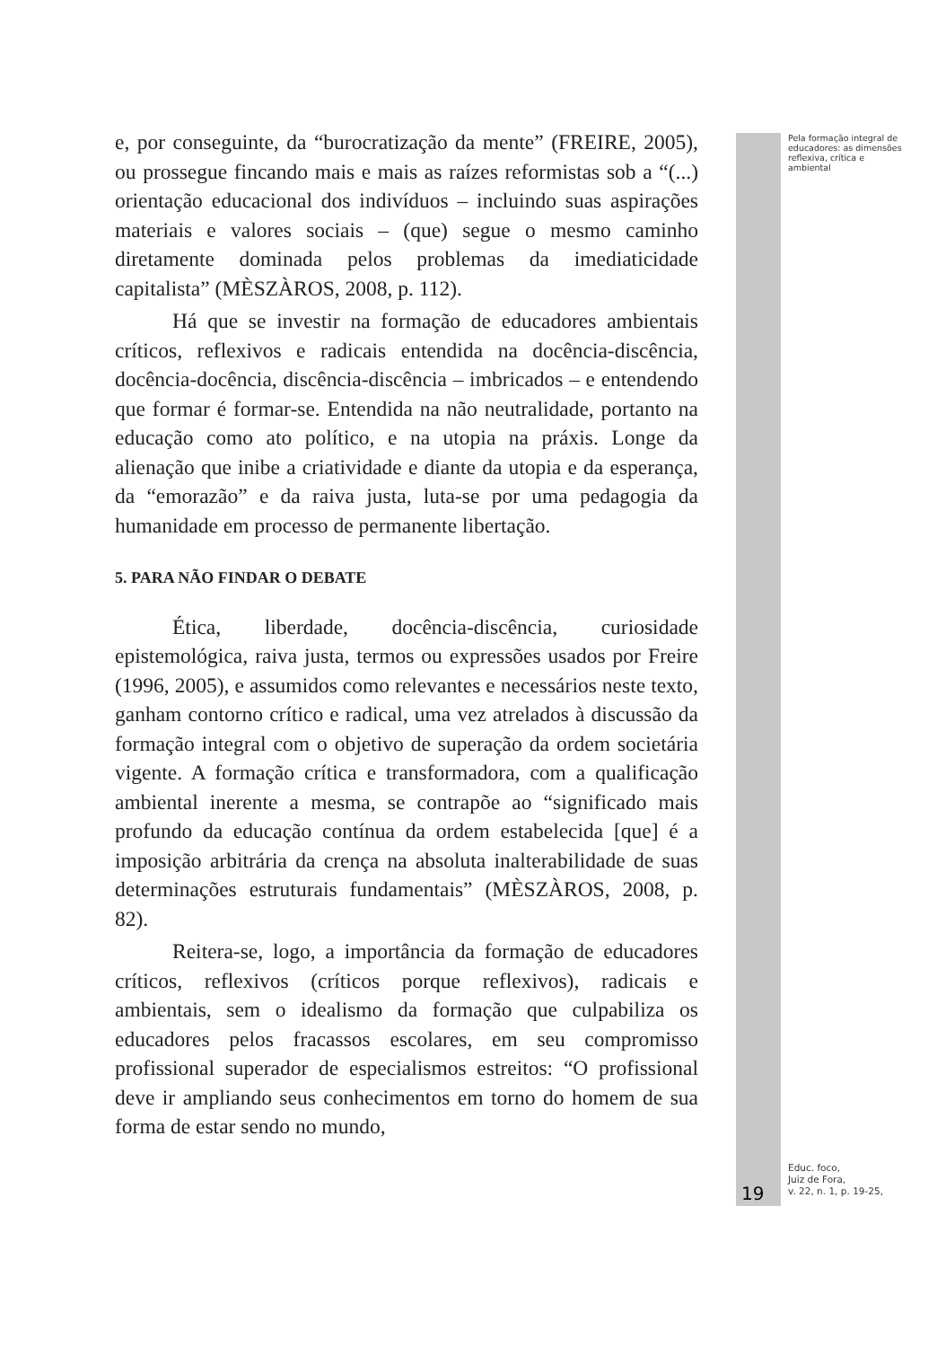e, por conseguinte, da “burocratização da mente” (FREIRE, 2005), ou prossegue fincando mais e mais as raízes reformistas sob a “(...) orientação educacional dos indivíduos – incluindo suas aspirações materiais e valores sociais – (que) segue o mesmo caminho diretamente dominada pelos problemas da imediaticidade capitalista” (MÈSZÀROS, 2008, p. 112).
Há que se investir na formação de educadores ambientais críticos, reflexivos e radicais entendida na docência-discência, docência-docência, discência-discência – imbricados – e entendendo que formar é formar-se. Entendida na não neutralidade, portanto na educação como ato político, e na utopia na práxis. Longe da alienação que inibe a criatividade e diante da utopia e da esperança, da “emorazão” e da raiva justa, luta-se por uma pedagogia da humanidade em processo de permanente libertação.
5. PARA NÃO FINDAR O DEBATE
Ética, liberdade, docência-discência, curiosidade epistemológica, raiva justa, termos ou expressões usados por Freire (1996, 2005), e assumidos como relevantes e necessários neste texto, ganham contorno crítico e radical, uma vez atrelados à discussão da formação integral com o objetivo de superação da ordem societária vigente. A formação crítica e transformadora, com a qualificação ambiental inerente a mesma, se contrapõe ao “significado mais profundo da educação contínua da ordem estabelecida [que] é a imposição arbitrária da crença na absoluta inalterabilidade de suas determinações estruturais fundamentais” (MÈSZÀROS, 2008, p. 82).
Reitera-se, logo, a importância da formação de educadores críticos, reflexivos (críticos porque reflexivos), radicais e ambientais, sem o idealismo da formação que culpabiliza os educadores pelos fracassos escolares, em seu compromisso profissional superador de especialismos estreitos: “O profissional deve ir ampliando seus conhecimentos em torno do homem de sua forma de estar sendo no mundo,
19
Pela formação integral de educadores: as dimensões reflexiva, crítica e ambiental
Educ. foco,
Juiz de Fora,
v. 22, n. 1, p. 19-25,